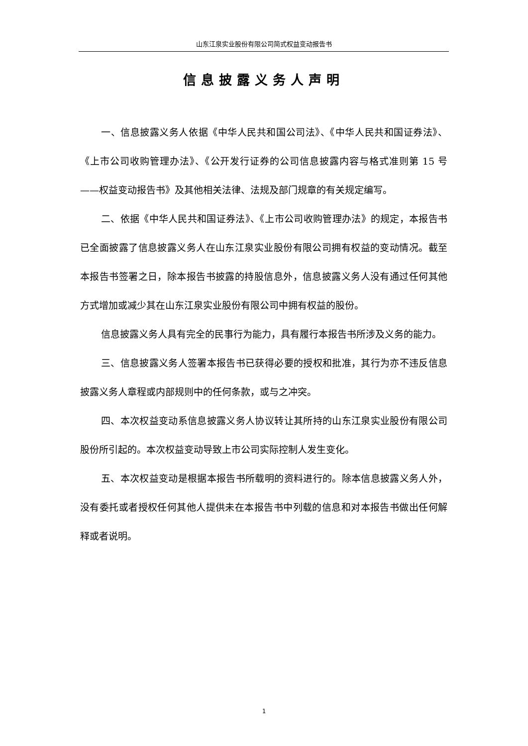山东江泉实业股份有限公司简式权益变动报告书
信息披露义务人声明
一、信息披露义务人依据《中华人民共和国公司法》、《中华人民共和国证券法》、《上市公司收购管理办法》、《公开发行证券的公司信息披露内容与格式准则第 15 号——权益变动报告书》及其他相关法律、法规及部门规章的有关规定编写。
二、依据《中华人民共和国证券法》、《上市公司收购管理办法》的规定，本报告书已全面披露了信息披露义务人在山东江泉实业股份有限公司拥有权益的变动情况。截至本报告书签署之日，除本报告书披露的持股信息外，信息披露义务人没有通过任何其他方式增加或减少其在山东江泉实业股份有限公司中拥有权益的股份。
信息披露义务人具有完全的民事行为能力，具有履行本报告书所涉及义务的能力。
三、信息披露义务人签署本报告书已获得必要的授权和批准，其行为亦不违反信息披露义务人章程或内部规则中的任何条款，或与之冲突。
四、本次权益变动系信息披露义务人协议转让其所持的山东江泉实业股份有限公司股份所引起的。本次权益变动导致上市公司实际控制人发生变化。
五、本次权益变动是根据本报告书所载明的资料进行的。除本信息披露义务人外，没有委托或者授权任何其他人提供未在本报告书中列载的信息和对本报告书做出任何解释或者说明。
1